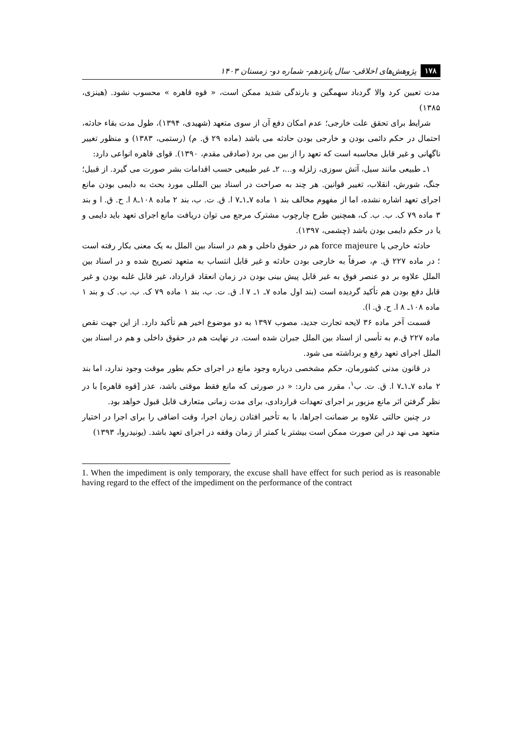۱۷۸ پژوهش‌های اخلاقی- سال پانزدهم- شماره دو- زمستان ۱۴۰۳
مدت تعیین کرد والا گردباد سهمگین و بارندگی شدید ممکن است، « قوه قاهره » محسوب نشود. (هینزی، ۱۳۸۵)
شرایط برای تحقق علت خارجی؛ عدم امکان دفع آن از سوی متعهد (شهیدی، ۱۳۹۴)، طول مدت بقاء حادثه، احتمال در حکم دائمی بودن و خارجی بودن حادثه می باشد (ماده ۲۹ ق. م) (رستمی، ۱۳۸۳) و منظور تغییر ناگهانی و غیر قابل محاسبه است که تعهد را از بین می برد (صادقی مقدم، ۱۳۹۰). قوای قاهره انواعی دارد:
۱ـ طبیعی مانند سیل، آتش سوزی، زلزله و...، ۲ـ غیر طبیعی حسب اقدامات بشر صورت می گیرد. از قبیل؛ جنگ، شورش، انقلاب، تغییر قوانین. هر چند به صراحت در اسناد بین المللی مورد بحث به دایمی بودن مانع اجرای تعهد اشاره نشده، اما از مفهوم مخالف بند ۱ ماده ۷ـ۱ـ۷ ا. ق. ت. ب، بند ۲ ماده ۱۰۸ـ۸ ا. ح. ق. ا و بند ۳ ماده ۷۹ ک. ب. ب. ک، همچنین طرح چارچوب مشترک مرجع می توان دریافت مانع اجرای تعهد باید دایمی و یا در حکم دایمی بودن باشد (چشمی، ۱۳۹۷).
حادثه خارجی یا force majeure هم در حقوق داخلی و هم در اسناد بین الملل به یک معنی بکار رفته است ؛ در ماده ۲۲۷ ق. م، صرفاً به خارجی بودن حادثه و غیر قابل انتساب به متعهد تصریح شده و در اسناد بین الملل علاوه بر دو عنصر فوق به غیر قابل پیش بینی بودن در زمان انعقاد قرارداد، غیر قابل غلبه بودن و غیر قابل دفع بودن هم تأکید گردیده است (بند اول ماده ۷ـ ۱ـ ۷ ا. ق. ت. ب، بند ۱ ماده ۷۹ ک. ب. ب. ک و بند ۱ ماده ۱۰۸ـ ۸ ا. ح. ق. ا).
قسمت آخر ماده ۳۶ لایحه تجارت جدید، مصوب ۱۳۹۷ به دو موضوع اخیر هم تأکید دارد. از این جهت نقص ماده ۲۲۷ ق.م به تأسی از اسناد بین الملل جبران شده است. در نهایت هم در حقوق داخلی و هم در اسناد بین الملل اجرای تعهد رفع و برداشته می شود.
در قانون مدنی کشورمان، حکم مشخصی درباره وجود مانع در اجرای حکم بطور موقت وجود ندارد، اما بند ۲ ماده ۷ـ۱ـ۷ ا. ق. ت. ب<sup>۱</sup>، مقرر می دارد: « در صورتی که مانع فقط موقتی باشد، عذر [قوه قاهره] با در نظر گرفتن اثر مانع مزبور بر اجرای تعهدات قراردادی، برای مدت زمانی متعارف قابل قبول خواهد بود.
در چنین حالتی علاوه بر ضمانت اجراها، با به تأخیر افتادن زمان اجرا، وقت اضافی را برای اجرا در اختیار متعهد می نهد در این صورت ممکن است بیشتر یا کمتر از زمان وقفه در اجرای تعهد باشد. (یونیدروا، ۱۳۹۳)
1. When the impediment is only temporary, the excuse shall have effect for such period as is reasonable having regard to the effect of the impediment on the performance of the contract